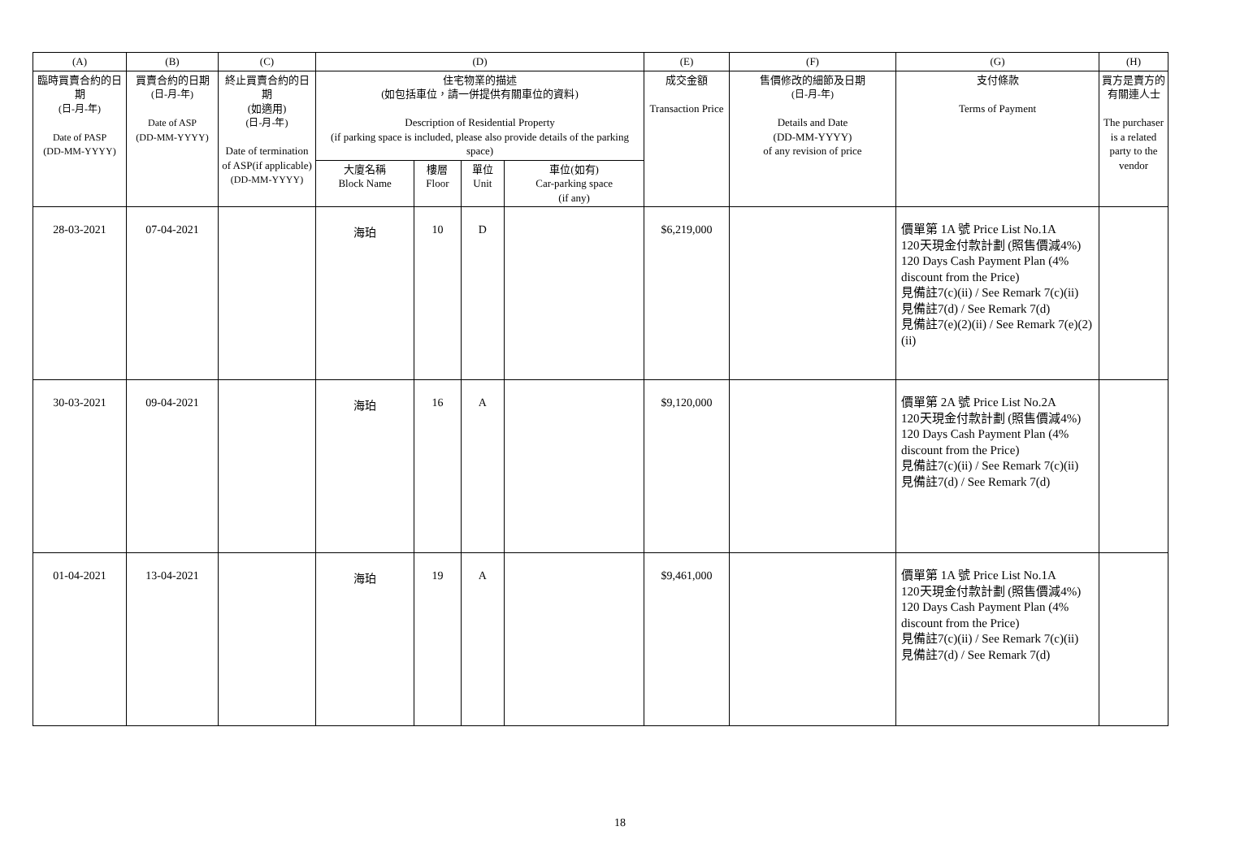| (A) | (B) | (C) | (D) | | | | (E) | (F) | (G) | (H) |
| --- | --- | --- | --- | --- | --- | --- | --- | --- | --- | --- |
| 臨時買賣合約的日期 (日-月-年) Date of PASP (DD-MM-YYYY) | 買賣合約的日期 (日-月-年) Date of ASP (DD-MM-YYYY) | 終止買賣合約的日期 (如適用) (日-月-年) Date of termination of ASP(if applicable) (DD-MM-YYYY) | 住宅物業的描述 (如包括車位，請一併提供有關車位的資料) Description of Residential Property (if parking space is included, please also provide details of the parking space) | | | | 成交金額 Transaction Price | 售價修改的細節及日期 (日-月-年) Details and Date (DD-MM-YYYY) of any revision of price | 支付條款 Terms of Payment | 買方是賣方的有關連人士 The purchaser is a related party to the vendor |
| | | | 大廈名稱 Block Name | 樓層 Floor | 單位 Unit | 車位(如有) Car-parking space (if any) | | | | |
| 28-03-2021 | 07-04-2021 | | 海珀 | 10 | D | | $6,219,000 | | 價單第 1A 號 Price List No.1A 120天現金付款計劃 (照售價減4%) 120 Days Cash Payment Plan (4% discount from the Price) 見備註7(c)(ii) / See Remark 7(c)(ii) 見備註7(d) / See Remark 7(d) 見備註7(e)(2)(ii) / See Remark 7(e)(2)(ii) | |
| 30-03-2021 | 09-04-2021 | | 海珀 | 16 | A | | $9,120,000 | | 價單第 2A 號 Price List No.2A 120天現金付款計劃 (照售價減4%) 120 Days Cash Payment Plan (4% discount from the Price) 見備註7(c)(ii) / See Remark 7(c)(ii) 見備註7(d) / See Remark 7(d) | |
| 01-04-2021 | 13-04-2021 | | 海珀 | 19 | A | | $9,461,000 | | 價單第 1A 號 Price List No.1A 120天現金付款計劃 (照售價減4%) 120 Days Cash Payment Plan (4% discount from the Price) 見備註7(c)(ii) / See Remark 7(c)(ii) 見備註7(d) / See Remark 7(d) | |
18